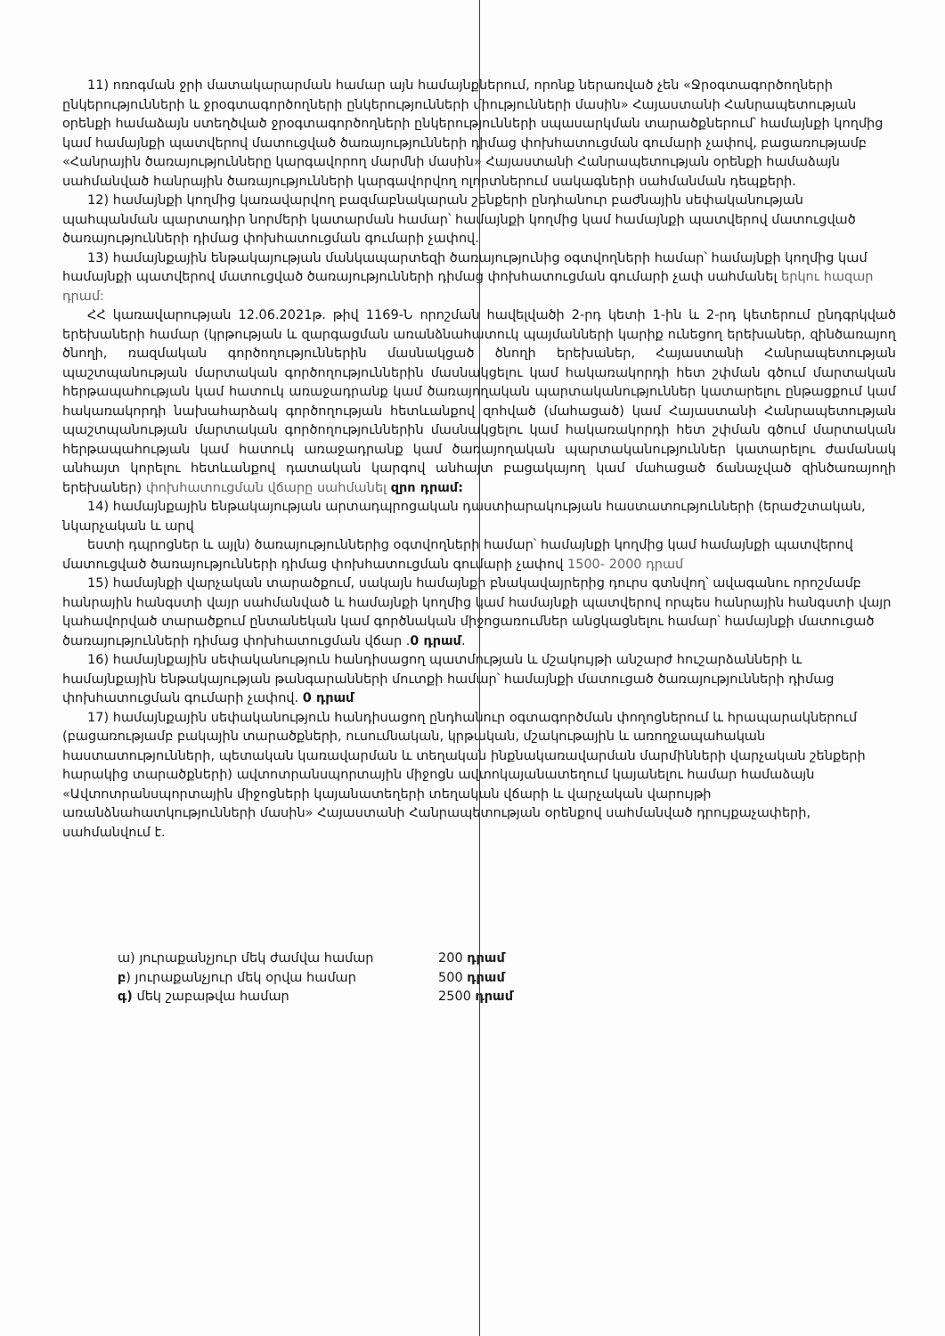11) ոռոգման ջրի մատակարարման համար այն համայնքներում, որոնք ներառված չեն «Ջրօգտագործողների ընկերությունների և ջրօգտագործողների ընկերությունների միությունների մասին» Հայաստանի Հանրապետության օրենքի համաձայն ստեղծված ջրօգտագործողների ընկերությունների սպասարկման տարածքներում՝ համայնքի կողմից կամ համայնքի պատվերով մատուցված ծառայությունների դիմաց փոխհատուցման գումարի չափով, բացառությամբ «Հանրային ծառայությունները կարգավորող մարմնի մասին» Հայաստանի Հանրապետության օրենքի համաձայն սահմանված հանրային ծառայությունների կարգավորվող ոլորտներում սակագների սահմանման դեպքերի.
12) համայնքի կողմից կառավարվող բազմաբնակարան շենքերի ընդհանուր բաժնային սեփականության պահպանման պարտադիր նորմերի կատարման համար՝ համայնքի կողմից կամ համայնքի պատվերով մատուցված ծառայությունների դիմաց փոխհատուցման գումարի չափով.
13) համայնքային ենթակայության մանկապարտեզի ծառայությունից օգտվողների համար՝ համայնքի կողմից կամ համայնքի պատվերով մատուցված ծառայությունների դիմաց փոխհատուցման գումարի չափ սահմանել երկու հազար դրամ:
ՀՀ կառավարության 12.06.2021թ. թիվ 1169-Ն որոշման հավելվածի 2-րդ կետի 1-ին և 2-րդ կետերում ընդգրկված երեխաների համար (կրթության և զարգացման առանձնահատուկ պայմանների կարիք ունեցող երեխաներ, զինծառայող ծնողի, ռազմական գործողություններին մասնակցած ծնողի երեխաներ, Հայաստանի Հանրապետության պաշտպանության մարտական գործողություններին մասնակցելու կամ հակառակորդի հետ շփման գծում մարտական հերթապահության կամ հատուկ առաջադրանք կամ ծառայողական պարտականություններ կատարելու ընթացքում կամ հակառակորդի նախահարձակ գործողության հետևանքով զոհված (մահացած) կամ Հայաստանի Հանրապետության պաշտպանության մարտական գործողություններին մասնակցելու կամ հակառակորդի հետ շփման գծում մարտական հերթապահության կամ հատուկ առաջադրանք կամ ծառայողական պարտականություններ կատարելու ժամանակ անհայտ կորելու հետևանքով դատական կարգով անհայտ բացակայող կամ մահացած ճանաչված զինծառայողի երեխաներ) փոխհատուցման վճարը սահմանել զրո դրամ:
14) համայնքային ենթակայության արտադպրոցական դաստիարակության հաստատությունների (երաժշտական, նկարչական և արվ
եստի դպրոցներ և այլն) ծառայություններից օգտվողների համար՝ համայնքի կողմից կամ համայնքի պատվերով մատուցված ծառայությունների դիմաց փոխհատուցման գումարի չափով 1500- 2000 դրամ
15) համայնքի վարչական տարածքում, սակայն համայնքի բնակավայրերից դուրս գտնվող՝ ավագանու որոշմամբ հանրային հանգստի վայր սահմանված և համայնքի կողմից կամ համայնքի պատվերով որպես հանրային հանգստի վայր կահավորված տարածքում ընտանեկան կամ գործնական միջոցառումներ անցկացնելու համար՝ համայնքի մատուցած ծառայությունների դիմաց փոխհատուցման վճար .0 դրամ.
16) համայնքային սեփականություն հանդիսացող պատմության և մշակույթի անշարժ հուշարձանների և համայնքային ենթակայության թանգարանների մուտքի համար՝ համայնքի մատուցած ծառայությունների դիմաց փոխհատուցման գումարի չափով. 0 դրամ
17) համայնքային սեփականություն հանդիսացող ընդհանուր օգտագործման փողոցներում և հրապարակներում (բացառությամբ բակային տարածքների, ուսումնական, կրթական, մշակութային և առողջապահական հաստատությունների, պետական կառավարման և տեղական ինքնակառավարման մարմինների վարչական շենքերի հարակից տարածքների) ավտոտրանսպորտային միջոցն ավտոկայանատեղում կայանելու համար համաձայն «Ավտոտրանսպորտային միջոցների կայանատեղերի տեղական վճարի և վարչական վարույթի առանձնահատկությունների մասին» Հայաստանի Հանրապետության օրենքով սահմանված դրույքաչափերի, սահմանվում է.
ա) յուրաքանչյուր մեկ ժամվա համար 200 դրամ
բ) յուրաքանչյուր մեկ օրվա համար 500 դրամ
գ) մեկ շաբաթվա համար 2500 դրամ